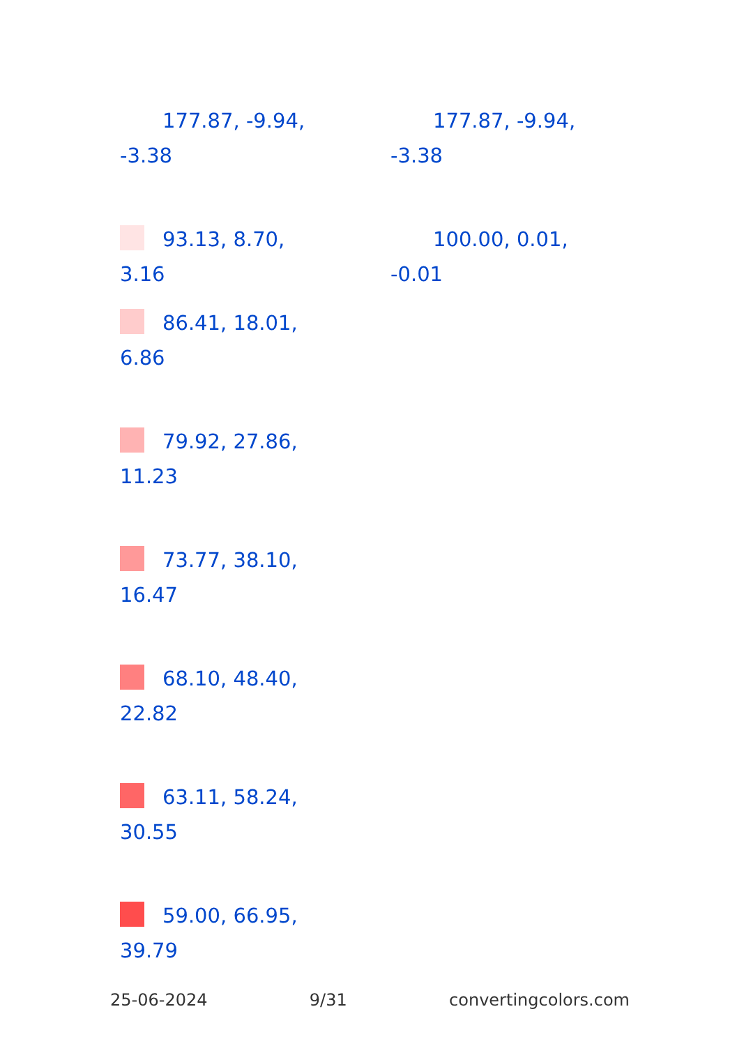177.87, -9.94, -3.38
93.13, 8.70, 3.16
86.41, 18.01, 6.86
79.92, 27.86, 11.23
73.77, 38.10, 16.47
68.10, 48.40, 22.82
63.11, 58.24, 30.55
59.00, 66.95, 39.79
177.87, -9.94, -3.38
100.00, 0.01, -0.01
25-06-2024 9/31 convertingcolors.com